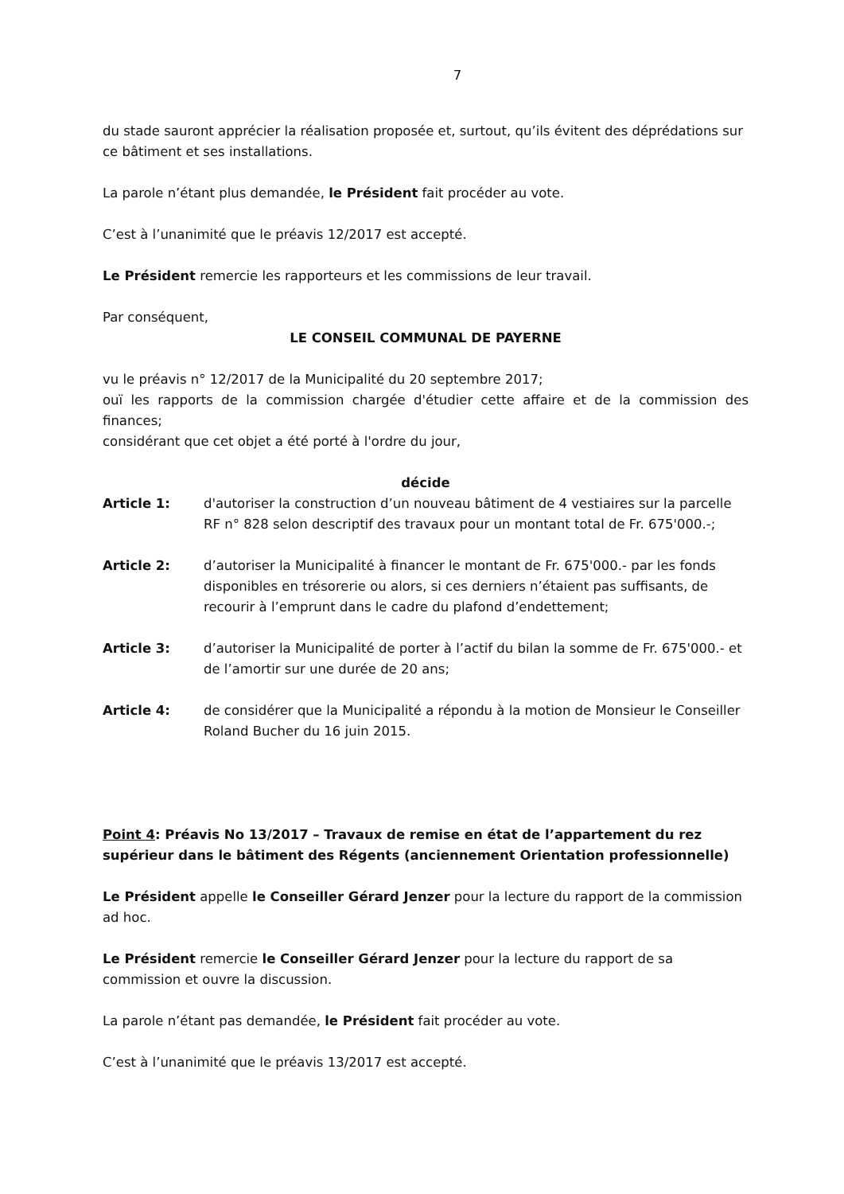7
du stade sauront apprécier la réalisation proposée et, surtout, qu’ils évitent des déprédations sur ce bâtiment et ses installations.
La parole n’étant plus demandée, le Président fait procéder au vote.
C’est à l’unanimité que le préavis 12/2017 est accepté.
Le Président remercie les rapporteurs et les commissions de leur travail.
Par conséquent,
LE CONSEIL COMMUNAL DE PAYERNE
vu le préavis n° 12/2017 de la Municipalité du 20 septembre 2017;
ouï les rapports de la commission chargée d'étudier cette affaire et de la commission des finances;
considérant que cet objet a été porté à l'ordre du jour,
décide
Article 1: d'autoriser la construction d’un nouveau bâtiment de 4 vestiaires sur la parcelle RF n° 828 selon descriptif des travaux pour un montant total de Fr. 675'000.-;
Article 2: d’autoriser la Municipalité à financer le montant de Fr. 675'000.- par les fonds disponibles en trésorerie ou alors, si ces derniers n’étaient pas suffisants, de recourir à l’emprunt dans le cadre du plafond d’endettement;
Article 3: d’autoriser la Municipalité de porter à l’actif du bilan la somme de Fr. 675'000.- et de l’amortir sur une durée de 20 ans;
Article 4: de considérer que la Municipalité a répondu à la motion de Monsieur le Conseiller Roland Bucher du 16 juin 2015.
Point 4: Préavis No 13/2017 – Travaux de remise en état de l’appartement du rez supérieur dans le bâtiment des Régents (anciennement Orientation professionnelle)
Le Président appelle le Conseiller Gérard Jenzer pour la lecture du rapport de la commission ad hoc.
Le Président remercie le Conseiller Gérard Jenzer pour la lecture du rapport de sa commission et ouvre la discussion.
La parole n’étant pas demandée, le Président fait procéder au vote.
C’est à l’unanimité que le préavis 13/2017 est accepté.